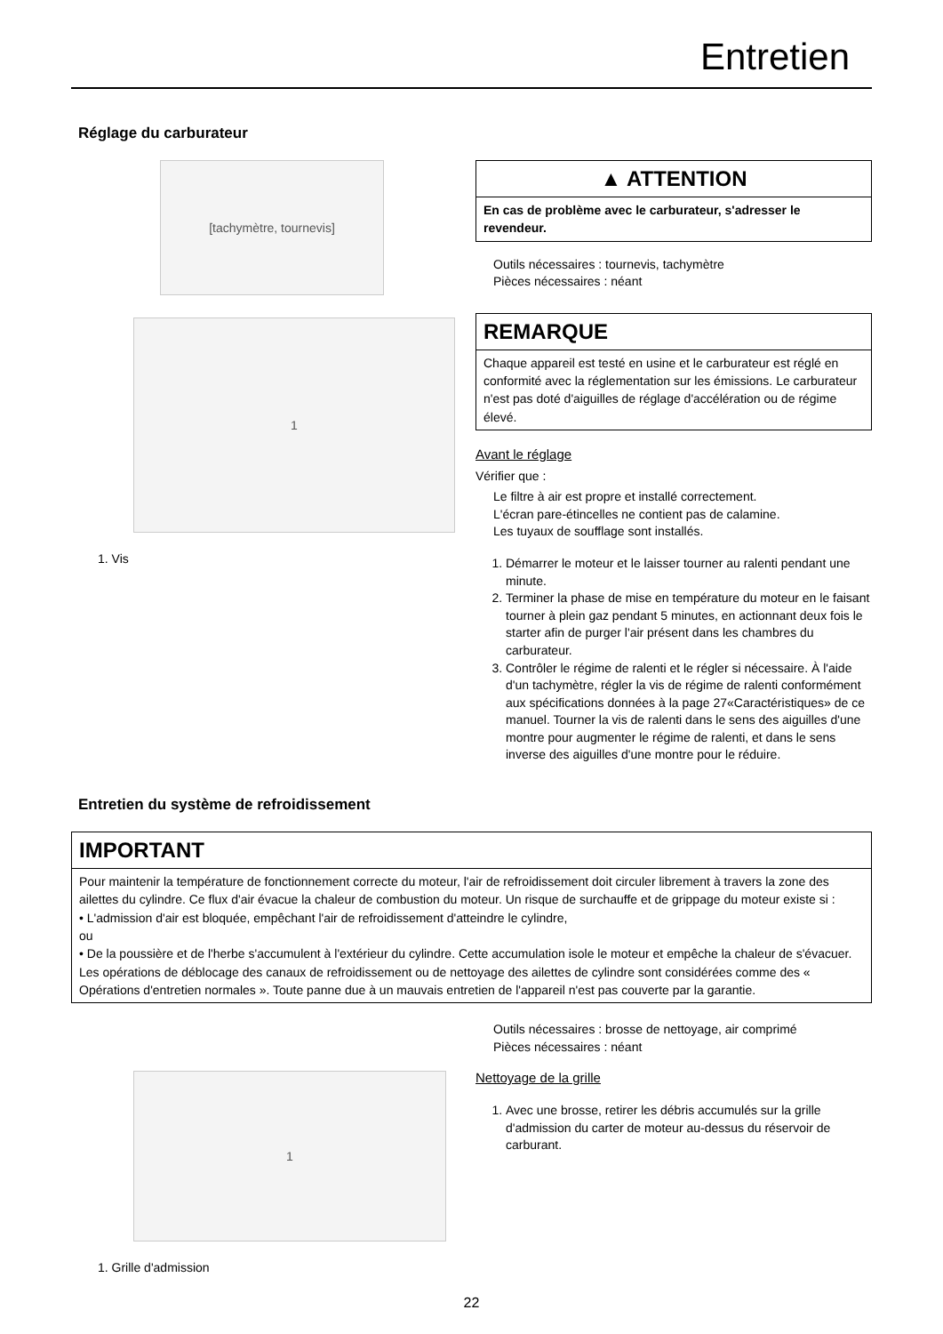Entretien
Réglage du carburateur
[tachymètre, tournevis]
1
1. Vis
▲ ATTENTION
En cas de problème avec le carburateur, s'adresser le revendeur.
Outils nécessaires : tournevis, tachymètre
Pièces nécessaires : néant
REMARQUE
Chaque appareil est testé en usine et le carburateur est réglé en conformité avec la réglementation sur les émissions. Le carburateur n'est pas doté d'aiguilles de réglage d'accélération ou de régime élevé.
Avant le réglage
Vérifier que :
Le filtre à air est propre et installé correctement.
L'écran pare-étincelles ne contient pas de calamine.
Les tuyaux de soufflage sont installés.
1. Démarrer le moteur et le laisser tourner au ralenti pendant une minute.
2. Terminer la phase de mise en température du moteur en le faisant tourner à plein gaz pendant 5 minutes, en actionnant deux fois le starter afin de purger l'air présent dans les chambres du carburateur.
3. Contrôler le régime de ralenti et le régler si nécessaire. À l'aide d'un tachymètre, régler la vis de régime de ralenti conformément aux spécifications données à la page 27«Caractéristiques» de ce manuel. Tourner la vis de ralenti dans le sens des aiguilles d'une montre pour augmenter le régime de ralenti, et dans le sens inverse des aiguilles d'une montre pour le réduire.
Entretien du système de refroidissement
IMPORTANT
Pour maintenir la température de fonctionnement correcte du moteur, l'air de refroidissement doit circuler librement à travers la zone des ailettes du cylindre. Ce flux d'air évacue la chaleur de combustion du moteur. Un risque de surchauffe et de grippage du moteur existe si :
• L'admission d'air est bloquée, empêchant l'air de refroidissement d'atteindre le cylindre,
ou
• De la poussière et de l'herbe s'accumulent à l'extérieur du cylindre. Cette accumulation isole le moteur et empêche la chaleur de s'évacuer.
Les opérations de déblocage des canaux de refroidissement ou de nettoyage des ailettes de cylindre sont considérées comme des « Opérations d'entretien normales ». Toute panne due à un mauvais entretien de l'appareil n'est pas couverte par la garantie.
1
1. Grille d'admission
Outils nécessaires : brosse de nettoyage, air comprimé
Pièces nécessaires : néant
Nettoyage de la grille
1. Avec une brosse, retirer les débris accumulés sur la grille d'admission du carter de moteur au-dessus du réservoir de carburant.
22